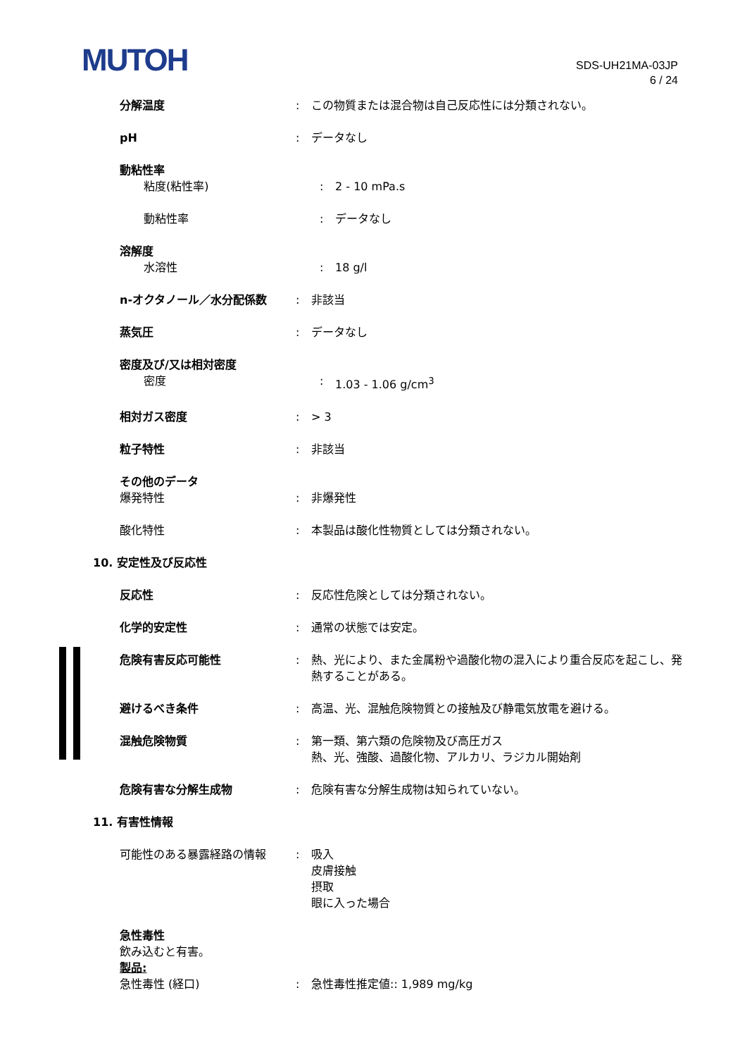MUTOH
SDS-UH21MA-03JP
6 / 24
分解温度 : この物質または混合物は自己反応性には分類されない。
pH : データなし
動粘性率
粘度(粘性率) : 2 - 10 mPa.s
動粘性率 : データなし
溶解度
水溶性 : 18 g/l
n-オクタノール／水分配係数 : 非該当
蒸気圧 : データなし
密度及び/又は相対密度
密度 : 1.03 - 1.06 g/cm<sup>3</sup>
相対ガス密度 : > 3
粒子特性 : 非該当
その他のデータ
爆発特性 : 非爆発性
酸化特性 : 本製品は酸化性物質としては分類されない。
10. 安定性及び反応性
反応性 : 反応性危険としては分類されない。
化学的安定性 : 通常の状態では安定。
危険有害反応可能性 : 熱、光により、また金属粉や過酸化物の混入により重合反応を起こし、発熱することがある。
避けるべき条件 : 高温、光、混触危険物質との接触及び静電気放電を避ける。
混触危険物質 : 第一類、第六類の危険物及び高圧ガス
熱、光、強酸、過酸化物、アルカリ、ラジカル開始剤
危険有害な分解生成物 : 危険有害な分解生成物は知られていない。
11. 有害性情報
可能性のある暴露経路の情報 : 吸入
皮膚接触
摂取
眼に入った場合
急性毒性
飲み込むと有害。
製品:
急性毒性 (経口) : 急性毒性推定値:: 1,989 mg/kg